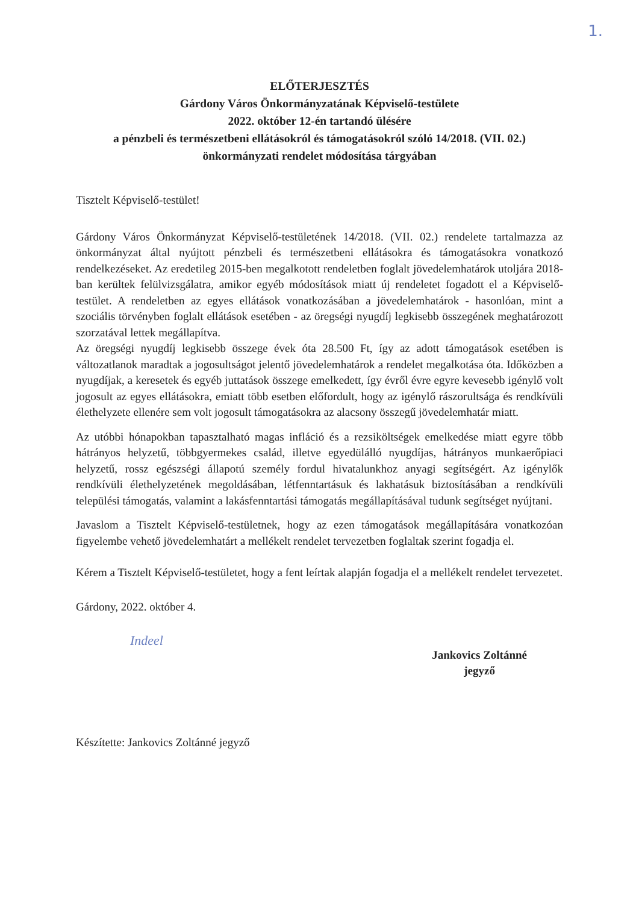1.
ELŐTERJESZTÉS
Gárdony Város Önkormányzatának Képviselő-testülete
2022. október 12-én tartandó ülésére
a pénzbeli és természetbeni ellátásokról és támogatásokról szóló 14/2018. (VII. 02.)
önkormányzati rendelet módosítása tárgyában
Tisztelt Képviselő-testület!
Gárdony Város Önkormányzat Képviselő-testületének 14/2018. (VII. 02.) rendelete tartalmazza az önkormányzat által nyújtott pénzbeli és természetbeni ellátásokra és támogatásokra vonatkozó rendelkezéseket. Az eredetileg 2015-ben megalkotott rendeletben foglalt jövedelemhatárok utoljára 2018-ban kerültek felülvizsgálatra, amikor egyéb módosítások miatt új rendeletet fogadott el a Képviselő-testület. A rendeletben az egyes ellátások vonatkozásában a jövedelemhatárok - hasonlóan, mint a szociális törvényben foglalt ellátások esetében - az öregségi nyugdíj legkisebb összegének meghatározott szorzatával lettek megállapítva.
Az öregségi nyugdíj legkisebb összege évek óta 28.500 Ft, így az adott támogatások esetében is változatlanok maradtak a jogosultságot jelentő jövedelemhatárok a rendelet megalkotása óta. Időközben a nyugdíjak, a keresetek és egyéb juttatások összege emelkedett, így évről évre egyre kevesebb igénylő volt jogosult az egyes ellátásokra, emiatt több esetben előfordult, hogy az igénylő rászorultsága és rendkívüli élethelyzete ellenére sem volt jogosult támogatásokra az alacsony összegű jövedelemhatár miatt.
Az utóbbi hónapokban tapasztalható magas infláció és a rezsiköltségek emelkedése miatt egyre több hátrányos helyzetű, többgyermekes család, illetve egyedülálló nyugdíjas, hátrányos munkaerőpiaci helyzetű, rossz egészségi állapotú személy fordul hivatalunkhoz anyagi segítségért. Az igénylők rendkívüli élethelyzetének megoldásában, létfenntartásuk és lakhatásuk biztosításában a rendkívüli települési támogatás, valamint a lakásfenntartási támogatás megállapításával tudunk segítséget nyújtani.
Javaslom a Tisztelt Képviselő-testületnek, hogy az ezen támogatások megállapítására vonatkozóan figyelembe vehető jövedelemhatárt a mellékelt rendelet tervezetben foglaltak szerint fogadja el.
Kérem a Tisztelt Képviselő-testületet, hogy a fent leírtak alapján fogadja el a mellékelt rendelet tervezetet.
Gárdony, 2022. október 4.
Indeel
Jankovics Zoltánné
jegyző
Készítette: Jankovics Zoltánné jegyző